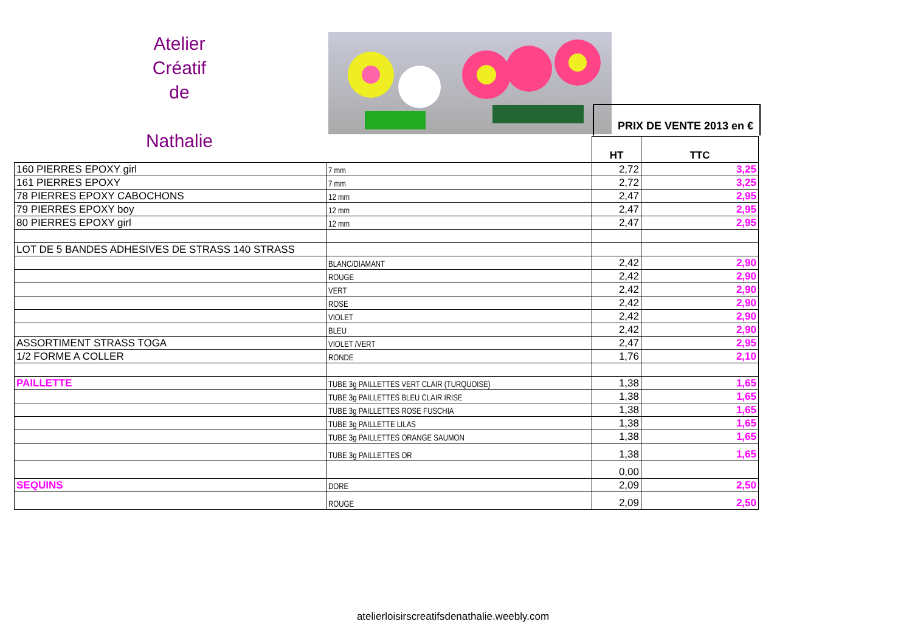Atelier
Créatif
de
Nathalie
PRIX DE VENTE 2013 en €
| | | HT | TTC |
| --- | --- | --- | --- |
| 160 PIERRES EPOXY girl | 7 mm | 2,72 | 3,25 |
| 161 PIERRES EPOXY | 7 mm | 2,72 | 3,25 |
| 78 PIERRES EPOXY CABOCHONS | 12 mm | 2,47 | 2,95 |
| 79 PIERRES EPOXY boy | 12 mm | 2,47 | 2,95 |
| 80 PIERRES EPOXY girl | 12 mm | 2,47 | 2,95 |
| LOT DE 5 BANDES ADHESIVES DE STRASS 140 STRASS | | | |
| | BLANC/DIAMANT | 2,42 | 2,90 |
| | ROUGE | 2,42 | 2,90 |
| | VERT | 2,42 | 2,90 |
| | ROSE | 2,42 | 2,90 |
| | VIOLET | 2,42 | 2,90 |
| | BLEU | 2,42 | 2,90 |
| ASSORTIMENT STRASS TOGA | VIOLET /VERT | 2,47 | 2,95 |
| 1/2 FORME A COLLER | RONDE | 1,76 | 2,10 |
| PAILLETTE | TUBE 3g PAILLETTES VERT CLAIR (TURQUOISE) | 1,38 | 1,65 |
| | TUBE 3g PAILLETTES BLEU CLAIR IRISE | 1,38 | 1,65 |
| | TUBE 3g PAILLETTES ROSE FUSCHIA | 1,38 | 1,65 |
| | TUBE 3g PAILLETTE LILAS | 1,38 | 1,65 |
| | TUBE 3g PAILLETTES ORANGE SAUMON | 1,38 | 1,65 |
| | TUBE 3g PAILLETTES OR | 1,38 | 1,65 |
| | | 0,00 | |
| SEQUINS | DORE | 2,09 | 2,50 |
| | ROUGE | 2,09 | 2,50 |
atelierloisirscreatifsdenathalie.weebly.com